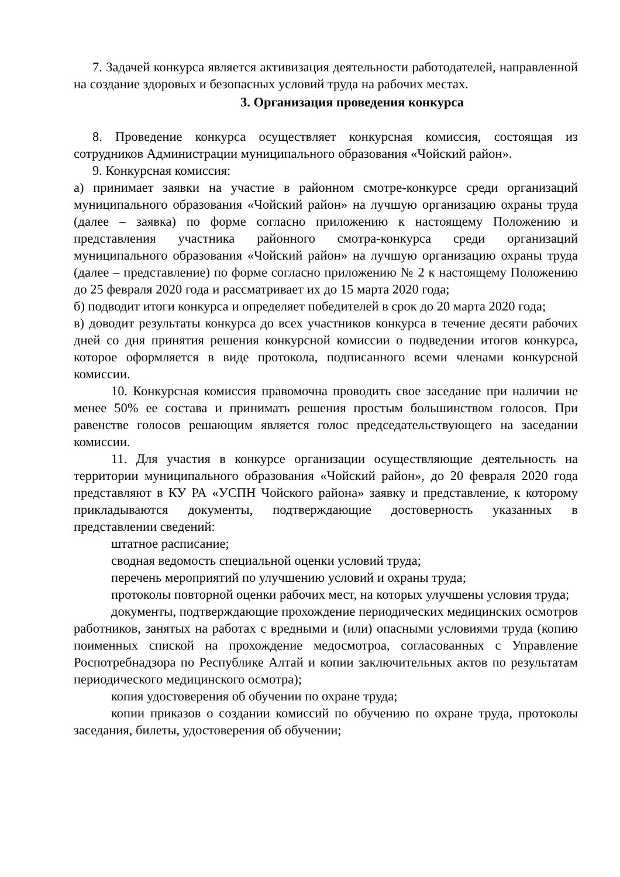7. Задачей конкурса является активизация деятельности работодателей, направленной на создание здоровых и безопасных условий труда на рабочих местах.
3. Организация проведения конкурса
8. Проведение конкурса осуществляет конкурсная комиссия, состоящая из сотрудников Администрации муниципального образования «Чойский район».
9. Конкурсная комиссия:
а) принимает заявки на участие в районном смотре-конкурсе среди организаций муниципального образования «Чойский район» на лучшую организацию охраны труда (далее – заявка) по форме согласно приложению к настоящему Положению и представления участника районного смотра-конкурса среди организаций муниципального образования «Чойский район» на лучшую организацию охраны труда (далее – представление) по форме согласно приложению № 2 к настоящему Положению до 25 февраля 2020 года и рассматривает их до 15 марта 2020 года;
б) подводит итоги конкурса и определяет победителей в срок до 20 марта 2020 года;
в) доводит результаты конкурса до всех участников конкурса в течение десяти рабочих дней со дня принятия решения конкурсной комиссии о подведении итогов конкурса, которое оформляется в виде протокола, подписанного всеми членами конкурсной комиссии.
10. Конкурсная комиссия правомочна проводить свое заседание при наличии не менее 50% ее состава и принимать решения простым большинством голосов. При равенстве голосов решающим является голос председательствующего на заседании комиссии.
11. Для участия в конкурсе организации осуществляющие деятельность на территории муниципального образования «Чойский район», до 20 февраля 2020 года представляют в КУ РА «УСПН Чойского района» заявку и представление, к которому прикладываются документы, подтверждающие достоверность указанных в представлении сведений:
штатное расписание;
сводная ведомость специальной оценки условий труда;
перечень мероприятий по улучшению условий и охраны труда;
протоколы повторной оценки рабочих мест, на которых улучшены условия труда;
документы, подтверждающие прохождение периодических медицинских осмотров работников, занятых на работах с вредными и (или) опасными условиями труда (копию поименных спиской на прохождение медосмотроа, согласованных с Управление Роспотребнадзора по Республике Алтай и копии заключительных актов по результатам периодического медицинского осмотра);
копия удостоверения об обучении по охране труда;
копии приказов о создании комиссий по обучению по охране труда, протоколы заседания, билеты, удостоверения об обучении;